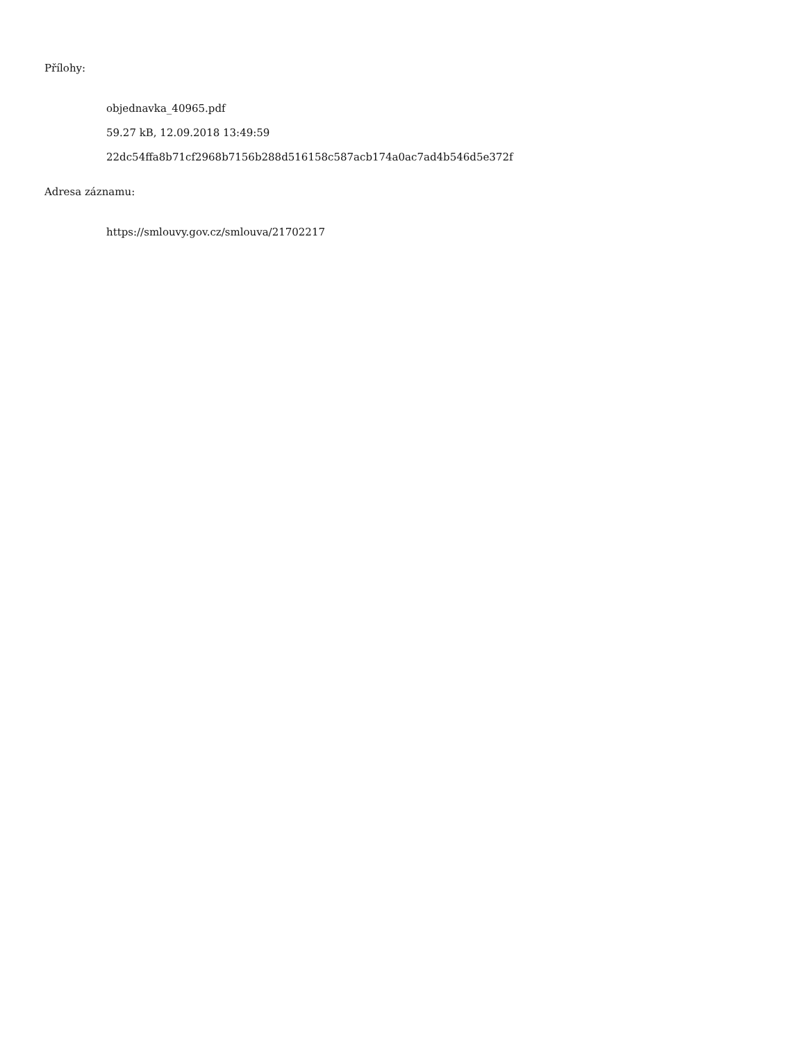Přílohy:
objednavka_40965.pdf
59.27 kB, 12.09.2018 13:49:59
22dc54ffa8b71cf2968b7156b288d516158c587acb174a0ac7ad4b546d5e372f
Adresa záznamu:
https://smlouvy.gov.cz/smlouva/21702217